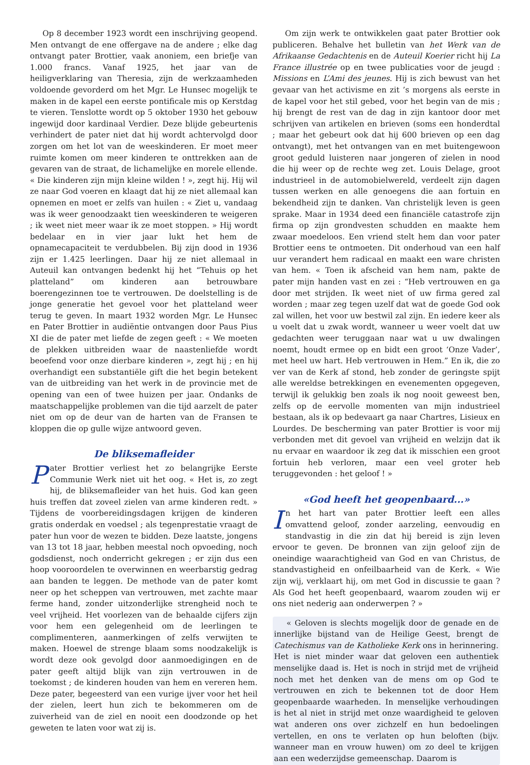Op 8 december 1923 wordt een inschrijving geopend. Men ontvangt de ene offergave na de andere ; elke dag ontvangt pater Brottier, vaak anoniem, een briefje van 1.000 francs. Vanaf 1925, het jaar van de heiligverklaring van Theresia, zijn de werkzaamheden voldoende gevorderd om het Mgr. Le Hunsec mogelijk te maken in de kapel een eerste pontificale mis op Kerstdag te vieren. Tenslotte wordt op 5 oktober 1930 het gebouw ingewijd door kardinaal Verdier. Deze blijde gebeurtenis verhindert de pater niet dat hij wordt achtervolgd door zorgen om het lot van de weeskinderen. Er moet meer ruimte komen om meer kinderen te onttrekken aan de gevaren van de straat, de lichamelijke en morele ellende. « Die kinderen zijn mijn kleine wilden ! », zegt hij. Hij wil ze naar God voeren en klaagt dat hij ze niet allemaal kan opnemen en moet er zelfs van huilen : « Ziet u, vandaag was ik weer genoodzaakt tien weeskinderen te weigeren ; ik weet niet meer waar ik ze moet stoppen. » Hij wordt bedelaar en in vier jaar lukt het hem de opnamecapaciteit te verdubbelen. Bij zijn dood in 1936 zijn er 1.425 leerlingen. Daar hij ze niet allemaal in Auteuil kan ontvangen bedenkt hij het “Tehuis op het platteland” om kinderen aan betrouwbare boerengezinnen toe te vertrouwen. De doelstelling is de jonge generatie het gevoel voor het platteland weer terug te geven. In maart 1932 worden Mgr. Le Hunsec en Pater Brottier in audiëntie ontvangen door Paus Pius XI die de pater met liefde de zegen geeft : « We moeten de plekken uitbreiden waar de naastenliefde wordt beoefend voor onze dierbare kinderen », zegt hij ; en hij overhandigt een substantiële gift die het begin betekent van de uitbreiding van het werk in de provincie met de opening van een of twee huizen per jaar. Ondanks de maatschappelijke problemen van die tijd aarzelt de pater niet om op de deur van de harten van de Fransen te kloppen die op gulle wijze antwoord geven.
De bliksemafleider
Pater Brottier verliest het zo belangrijke Eerste Communie Werk niet uit het oog. « Het is, zo zegt hij, de bliksemafleider van het huis. God kan geen huis treffen dat zoveel zielen van arme kinderen redt. » Tijdens de voorbereidingsdagen krijgen de kinderen gratis onderdak en voedsel ; als tegenprestatie vraagt de pater hun voor de wezen te bidden. Deze laatste, jongens van 13 tot 18 jaar, hebben meestal noch opvoeding, noch godsdienst, noch onderricht gekregen ; er zijn dus een hoop vooroordelen te overwinnen en weerbarstig gedrag aan banden te leggen. De methode van de pater komt neer op het scheppen van vertrouwen, met zachte maar ferme hand, zonder uitzonderlijke strengheid noch te veel vrijheid. Het voorlezen van de behaalde cijfers zijn voor hem een gelegenheid om de leerlingen te complimenteren, aanmerkingen of zelfs verwijten te maken. Hoewel de strenge blaam soms noodzakelijk is wordt deze ook gevolgd door aanmoedigingen en de pater geeft altijd blijk van zijn vertrouwen in de toekomst ; de kinderen houden van hem en vereren hem. Deze pater, begeesterd van een vurige ijver voor het heil der zielen, leert hun zich te bekommeren om de zuiverheid van de ziel en nooit een doodzonde op het geweten te laten voor wat zij is.
Om zijn werk te ontwikkelen gaat pater Brottier ook publiceren. Behalve het bulletin van het Werk van de Afrikaanse Gedachtenis en de Auteuil Koerier richt hij La France illustrée op en twee publicaties voor de jeugd : Missions en L’Ami des jeunes. Hij is zich bewust van het gevaar van het activisme en zit ’s morgens als eerste in de kapel voor het stil gebed, voor het begin van de mis ; hij brengt de rest van de dag in zijn kantoor door met schrijven van artikelen en brieven (soms een honderdtal ; maar het gebeurt ook dat hij 600 brieven op een dag ontvangt), met het ontvangen van en met buitengewoon groot geduld luisteren naar jongeren of zielen in nood die hij weer op de rechte weg zet. Louis Delage, groot industrieel in de automobielwereld, verdeelt zijn dagen tussen werken en alle genoegens die aan fortuin en bekendheid zijn te danken. Van christelijk leven is geen sprake. Maar in 1934 deed een financiële catastrofe zijn firma op zijn grondvesten schudden en maakte hem zwaar moedeloos. Een vriend stelt hem dan voor pater Brottier eens te ontmoeten. Dit onderhoud van een half uur verandert hem radicaal en maakt een ware christen van hem. « Toen ik afscheid van hem nam, pakte de pater mijn handen vast en zei : “Heb vertrouwen en ga door met strijden. Ik weet niet of uw firma gered zal worden ; maar zeg tegen uzelf dat wat de goede God ook zal willen, het voor uw bestwil zal zijn. En iedere keer als u voelt dat u zwak wordt, wanneer u weer voelt dat uw gedachten weer teruggaan naar wat u uw dwalingen noemt, houdt ermee op en bidt een groot ‘Onze Vader’, met heel uw hart. Heb vertrouwen in Hem.” En ik, die zo ver van de Kerk af stond, heb zonder de geringste spijt alle wereldse betrekkingen en evenementen opgegeven, terwijl ik gelukkig ben zoals ik nog nooit geweest ben, zelfs op de eervolle momenten van mijn industrieel bestaan, als ik op bedevaart ga naar Chartres, Lisieux en Lourdes. De bescherming van pater Brottier is voor mij verbonden met dit gevoel van vrijheid en welzijn dat ik nu ervaar en waardoor ik zeg dat ik misschien een groot fortuin heb verloren, maar een veel groter heb teruggevonden : het geloof ! »
«God heeft het geopenbaard...»
In het hart van pater Brottier leeft een alles omvattend geloof, zonder aarzeling, eenvoudig en standvastig in die zin dat hij bereid is zijn leven ervoor te geven. De bronnen van zijn geloof zijn de oneindige waarachtigheid van God en van Christus, de standvastigheid en onfeilbaarheid van de Kerk. « Wie zijn wij, verklaart hij, om met God in discussie te gaan ? Als God het heeft geopenbaard, waarom zouden wij er ons niet nederig aan onderwerpen ? »
« Geloven is slechts mogelijk door de genade en de innerlijke bijstand van de Heilige Geest, brengt de Catechismus van de Katholieke Kerk ons in herinnering. Het is niet minder waar dat geloven een authentiek menselijke daad is. Het is noch in strijd met de vrijheid noch met het denken van de mens om op God te vertrouwen en zich te bekennen tot de door Hem geopenbaarde waarheden. In menselijke verhoudingen is het al niet in strijd met onze waardigheid te geloven wat anderen ons over zichzelf en hun bedoelingen vertellen, en ons te verlaten op hun beloften (bijv. wanneer man en vrouw huwen) om zo deel te krijgen aan een wederzijdse gemeenschap. Daarom is